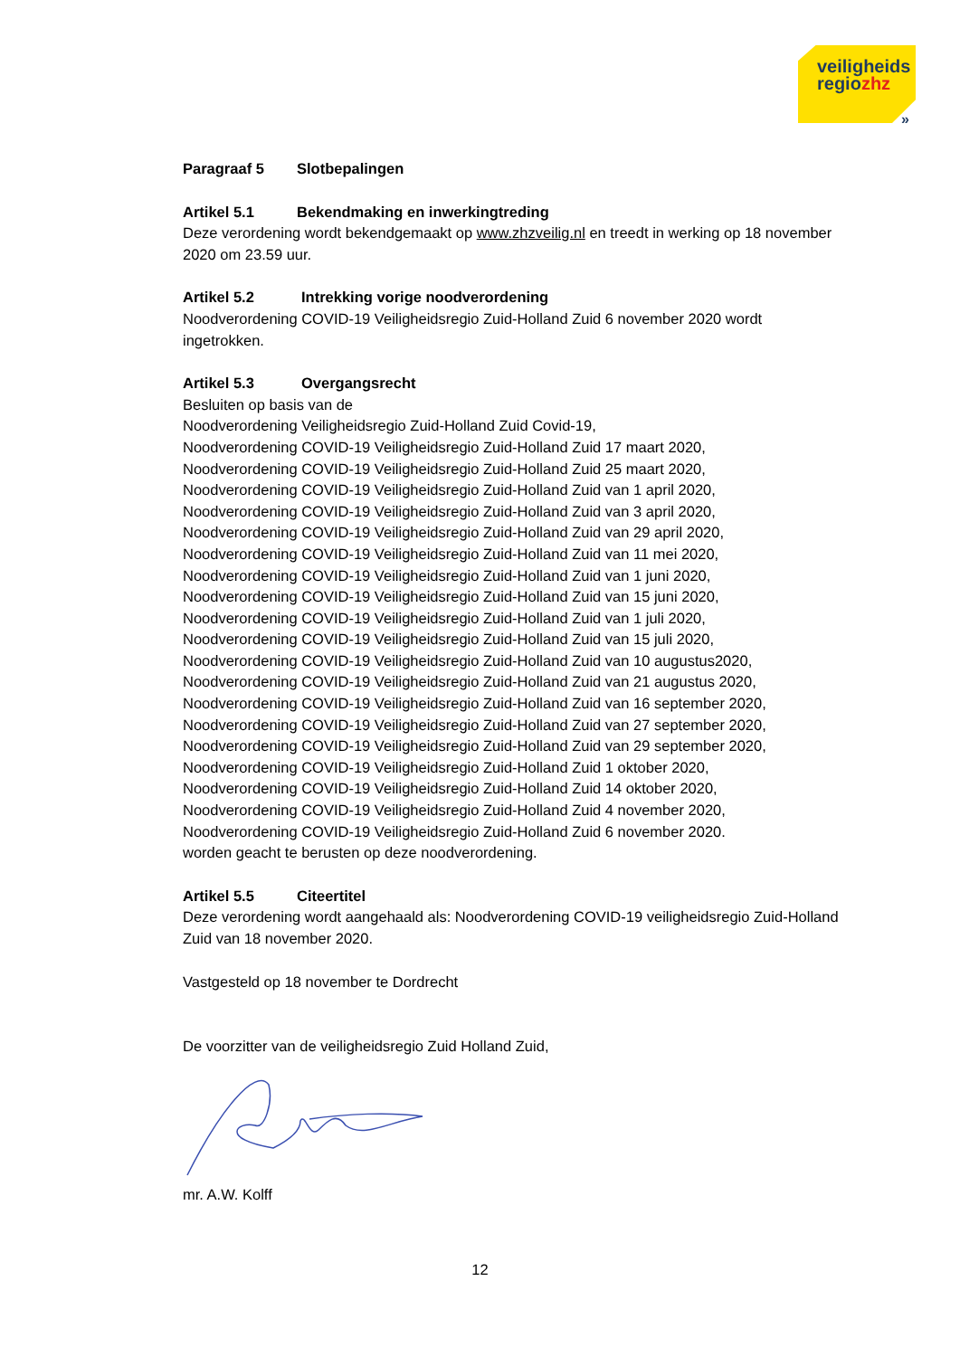veiligheids
regiozhz
»
Paragraaf 5 Slotbepalingen
Artikel 5.1 Bekendmaking en inwerkingtreding
Deze verordening wordt bekendgemaakt op www.zhzveilig.nl en treedt in werking op 18 november 2020 om 23.59 uur.
Artikel 5.2 Intrekking vorige noodverordening
Noodverordening COVID-19 Veiligheidsregio Zuid-Holland Zuid 6 november 2020 wordt ingetrokken.
Artikel 5.3 Overgangsrecht
Besluiten op basis van de
Noodverordening Veiligheidsregio Zuid-Holland Zuid Covid-19,
Noodverordening COVID-19 Veiligheidsregio Zuid-Holland Zuid 17 maart 2020,
Noodverordening COVID-19 Veiligheidsregio Zuid-Holland Zuid 25 maart 2020,
Noodverordening COVID-19 Veiligheidsregio Zuid-Holland Zuid van 1 april 2020,
Noodverordening COVID-19 Veiligheidsregio Zuid-Holland Zuid van 3 april 2020,
Noodverordening COVID-19 Veiligheidsregio Zuid-Holland Zuid van 29 april 2020,
Noodverordening COVID-19 Veiligheidsregio Zuid-Holland Zuid van 11 mei 2020,
Noodverordening COVID-19 Veiligheidsregio Zuid-Holland Zuid van 1 juni 2020,
Noodverordening COVID-19 Veiligheidsregio Zuid-Holland Zuid van 15 juni 2020,
Noodverordening COVID-19 Veiligheidsregio Zuid-Holland Zuid van 1 juli 2020,
Noodverordening COVID-19 Veiligheidsregio Zuid-Holland Zuid van 15 juli 2020,
Noodverordening COVID-19 Veiligheidsregio Zuid-Holland Zuid van 10 augustus2020,
Noodverordening COVID-19 Veiligheidsregio Zuid-Holland Zuid van 21 augustus 2020,
Noodverordening COVID-19 Veiligheidsregio Zuid-Holland Zuid van 16 september 2020,
Noodverordening COVID-19 Veiligheidsregio Zuid-Holland Zuid van 27 september 2020,
Noodverordening COVID-19 Veiligheidsregio Zuid-Holland Zuid van 29 september 2020,
Noodverordening COVID-19 Veiligheidsregio Zuid-Holland Zuid 1 oktober 2020,
Noodverordening COVID-19 Veiligheidsregio Zuid-Holland Zuid 14 oktober 2020,
Noodverordening COVID-19 Veiligheidsregio Zuid-Holland Zuid 4 november 2020,
Noodverordening COVID-19 Veiligheidsregio Zuid-Holland Zuid 6 november 2020.
worden geacht te berusten op deze noodverordening.
Artikel 5.5 Citeertitel
Deze verordening wordt aangehaald als: Noodverordening COVID-19 veiligheidsregio Zuid-Holland Zuid van 18 november 2020.
Vastgesteld op 18 november te Dordrecht
De voorzitter van de veiligheidsregio Zuid Holland Zuid,
mr. A.W. Kolff
12